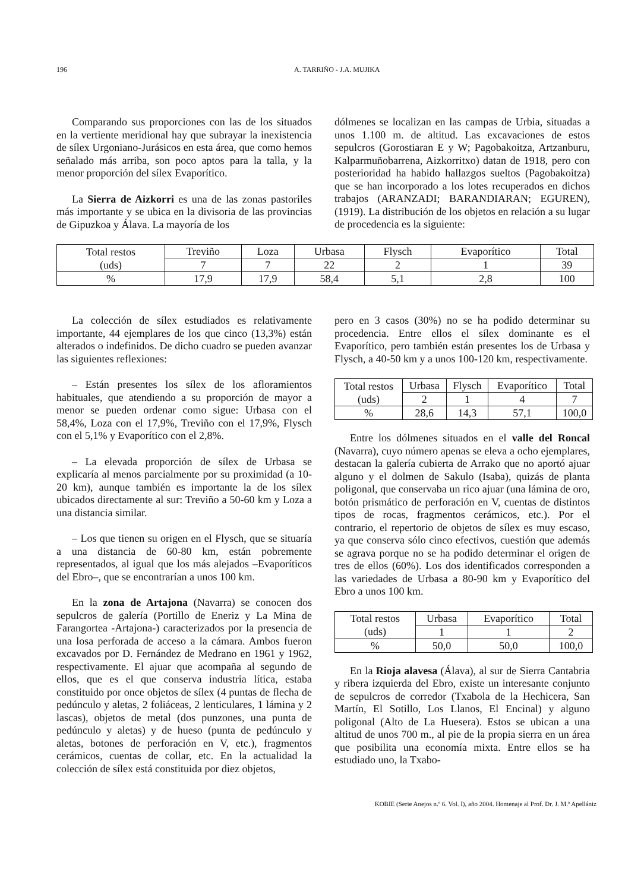196 A. TARRIÑO - J.A. MUJIKA
Comparando sus proporciones con las de los situados en la vertiente meridional hay que subrayar la inexistencia de sílex Urgoniano-Jurásicos en esta área, que como hemos señalado más arriba, son poco aptos para la talla, y la menor proporción del sílex Evaporítico.
La Sierra de Aizkorri es una de las zonas pastoriles más importante y se ubica en la divisoria de las provincias de Gipuzkoa y Álava. La mayoría de los
dólmenes se localizan en las campas de Urbia, situadas a unos 1.100 m. de altitud. Las excavaciones de estos sepulcros (Gorostiaran E y W; Pagobakoitza, Artzanburu, Kalparmuñobarrena, Aizkorritxo) datan de 1918, pero con posterioridad ha habido hallazgos sueltos (Pagobakoitza) que se han incorporado a los lotes recuperados en dichos trabajos (ARANZADI; BARANDIARAN; EGUREN), (1919). La distribución de los objetos en relación a su lugar de procedencia es la siguiente:
| Total restos (uds) | Treviño | Loza | Urbasa | Flysch | Evaporítico | Total |
| | 7 | 7 | 22 | 2 | 1 | 39 |
| % | 17,9 | 17,9 | 58,4 | 5,1 | 2,8 | 100 |
La colección de sílex estudiados es relativamente importante, 44 ejemplares de los que cinco (13,3%) están alterados o indefinidos. De dicho cuadro se pueden avanzar las siguientes reflexiones:
– Están presentes los sílex de los afloramientos habituales, que atendiendo a su proporción de mayor a menor se pueden ordenar como sigue: Urbasa con el 58,4%, Loza con el 17,9%, Treviño con el 17,9%, Flysch con el 5,1% y Evaporítico con el 2,8%.
– La elevada proporción de sílex de Urbasa se explicaría al menos parcialmente por su proximidad (a 10-20 km), aunque también es importante la de los sílex ubicados directamente al sur: Treviño a 50-60 km y Loza a una distancia similar.
– Los que tienen su origen en el Flysch, que se situaría a una distancia de 60-80 km, están pobremente representados, al igual que los más alejados –Evaporíticos del Ebro–, que se encontrarían a unos 100 km.
En la zona de Artajona (Navarra) se conocen dos sepulcros de galería (Portillo de Eneriz y La Mina de Farangortea -Artajona-) caracterizados por la presencia de una losa perforada de acceso a la cámara. Ambos fueron excavados por D. Fernández de Medrano en 1961 y 1962, respectivamente. El ajuar que acompaña al segundo de ellos, que es el que conserva industria lítica, estaba constituido por once objetos de sílex (4 puntas de flecha de pedúnculo y aletas, 2 foliáceas, 2 lenticulares, 1 lámina y 2 lascas), objetos de metal (dos punzones, una punta de pedúnculo y aletas) y de hueso (punta de pedúnculo y aletas, botones de perforación en V, etc.), fragmentos cerámicos, cuentas de collar, etc. En la actualidad la colección de sílex está constituida por diez objetos,
pero en 3 casos (30%) no se ha podido determinar su procedencia. Entre ellos el sílex dominante es el Evaporítico, pero también están presentes los de Urbasa y Flysch, a 40-50 km y a unos 100-120 km, respectivamente.
| Total restos (uds) | Urbasa | Flysch | Evaporítico | Total |
| | 2 | 1 | 4 | 7 |
| % | 28,6 | 14,3 | 57,1 | 100,0 |
Entre los dólmenes situados en el valle del Roncal (Navarra), cuyo número apenas se eleva a ocho ejemplares, destacan la galería cubierta de Arrako que no aportó ajuar alguno y el dolmen de Sakulo (Isaba), quizás de planta poligonal, que conservaba un rico ajuar (una lámina de oro, botón prismático de perforación en V, cuentas de distintos tipos de rocas, fragmentos cerámicos, etc.). Por el contrario, el repertorio de objetos de sílex es muy escaso, ya que conserva sólo cinco efectivos, cuestión que además se agrava porque no se ha podido determinar el origen de tres de ellos (60%). Los dos identificados corresponden a las variedades de Urbasa a 80-90 km y Evaporítico del Ebro a unos 100 km.
| Total restos (uds) | Urbasa | Evaporítico | Total |
| | 1 | 1 | 2 |
| % | 50,0 | 50,0 | 100,0 |
En la Rioja alavesa (Álava), al sur de Sierra Cantabria y ribera izquierda del Ebro, existe un interesante conjunto de sepulcros de corredor (Txabola de la Hechicera, San Martín, El Sotillo, Los Llanos, El Encinal) y alguno poligonal (Alto de La Huesera). Estos se ubican a una altitud de unos 700 m., al pie de la propia sierra en un área que posibilita una economía mixta. Entre ellos se ha estudiado uno, la Txabo-
KOBIE (Serie Anejos n.º 6. Vol. I), año 2004. Homenaje al Prof. Dr. J. M.ª Apellániz